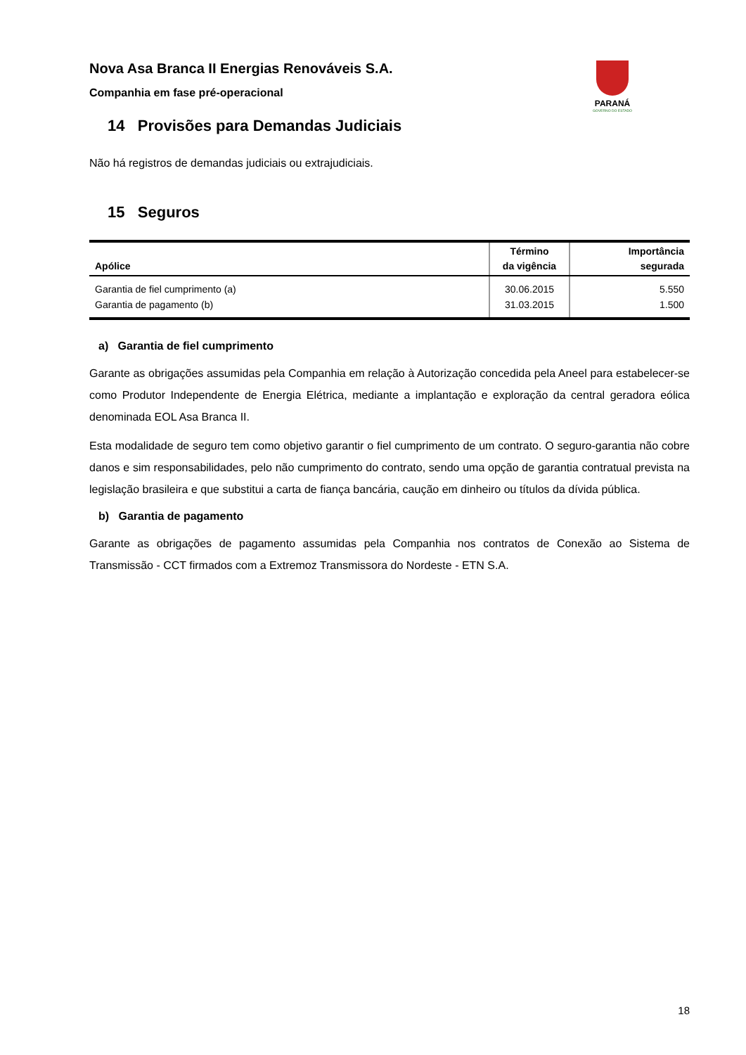Nova Asa Branca II Energias Renováveis S.A.
Companhia em fase pré-operacional
PARANÁ
GOVERNO DO ESTADO
14 Provisões para Demandas Judiciais
Não há registros de demandas judiciais ou extrajudiciais.
15 Seguros
| Apólice | Término da vigência | Importância segurada |
| --- | --- | --- |
| Garantia de fiel cumprimento (a) | 30.06.2015 | 5.550 |
| Garantia de pagamento (b) | 31.03.2015 | 1.500 |
a) Garantia de fiel cumprimento
Garante as obrigações assumidas pela Companhia em relação à Autorização concedida pela Aneel para estabelecer-se como Produtor Independente de Energia Elétrica, mediante a implantação e exploração da central geradora eólica denominada EOL Asa Branca II.
Esta modalidade de seguro tem como objetivo garantir o fiel cumprimento de um contrato. O seguro-garantia não cobre danos e sim responsabilidades, pelo não cumprimento do contrato, sendo uma opção de garantia contratual prevista na legislação brasileira e que substitui a carta de fiança bancária, caução em dinheiro ou títulos da dívida pública.
b) Garantia de pagamento
Garante as obrigações de pagamento assumidas pela Companhia nos contratos de Conexão ao Sistema de Transmissão - CCT firmados com a Extremoz Transmissora do Nordeste - ETN S.A.
18